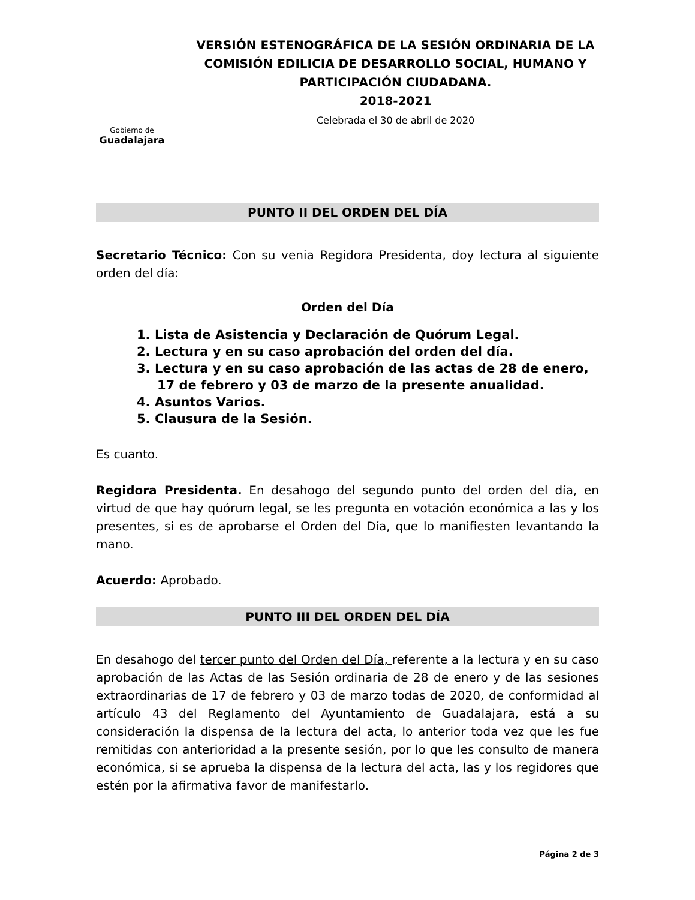Gobierno de
Guadalajara
VERSIÓN ESTENOGRÁFICA DE LA SESIÓN ORDINARIA DE LA COMISIÓN EDILICIA DE DESARROLLO SOCIAL, HUMANO Y PARTICIPACIÓN CIUDADANA.
2018-2021
Celebrada el 30 de abril de 2020
PUNTO II DEL ORDEN DEL DÍA
Secretario Técnico: Con su venia Regidora Presidenta, doy lectura al siguiente orden del día:
Orden del Día
1. Lista de Asistencia y Declaración de Quórum Legal.
2. Lectura y en su caso aprobación del orden del día.
3. Lectura y en su caso aprobación de las actas de 28 de enero, 17 de febrero y 03 de marzo de la presente anualidad.
4. Asuntos Varios.
5. Clausura de la Sesión.
Es cuanto.
Regidora Presidenta. En desahogo del segundo punto del orden del día, en virtud de que hay quórum legal, se les pregunta en votación económica a las y los presentes, si es de aprobarse el Orden del Día, que lo manifiesten levantando la mano.
Acuerdo: Aprobado.
PUNTO III DEL ORDEN DEL DÍA
En desahogo del tercer punto del Orden del Día, referente a la lectura y en su caso aprobación de las Actas de las Sesión ordinaria de 28 de enero y de las sesiones extraordinarias de 17 de febrero y 03 de marzo todas de 2020, de conformidad al artículo 43 del Reglamento del Ayuntamiento de Guadalajara, está a su consideración la dispensa de la lectura del acta, lo anterior toda vez que les fue remitidas con anterioridad a la presente sesión, por lo que les consulto de manera económica, si se aprueba la dispensa de la lectura del acta, las y los regidores que estén por la afirmativa favor de manifestarlo.
Página 2 de 3